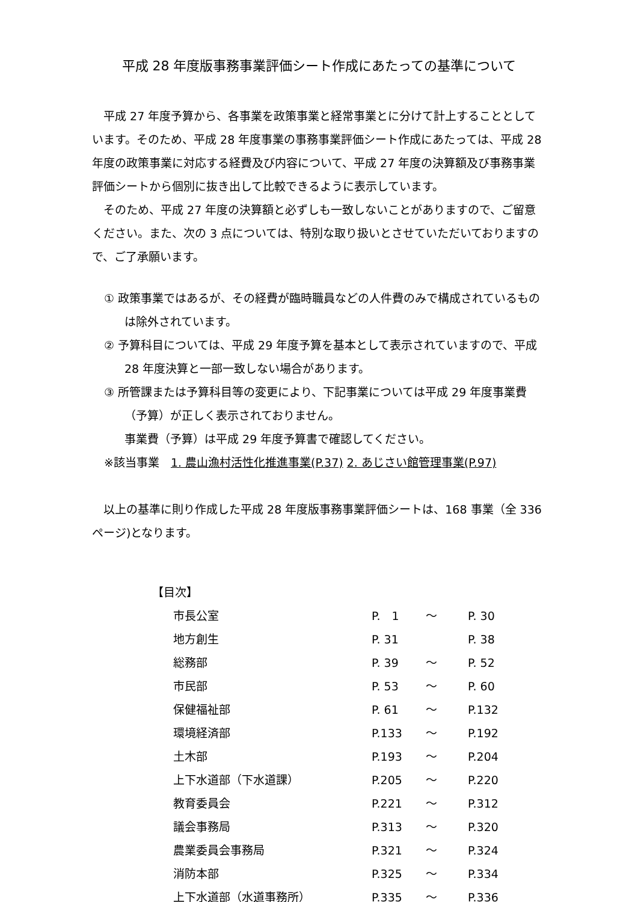平成 28 年度版事務事業評価シート作成にあたっての基準について
平成 27 年度予算から、各事業を政策事業と経常事業とに分けて計上することとしています。そのため、平成 28 年度事業の事務事業評価シート作成にあたっては、平成 28 年度の政策事業に対応する経費及び内容について、平成 27 年度の決算額及び事務事業評価シートから個別に抜き出して比較できるように表示しています。
そのため、平成 27 年度の決算額と必ずしも一致しないことがありますので、ご留意ください。また、次の 3 点については、特別な取り扱いとさせていただいておりますので、ご了承願います。
① 政策事業ではあるが、その経費が臨時職員などの人件費のみで構成されているものは除外されています。
② 予算科目については、平成 29 年度予算を基本として表示されていますので、平成 28 年度決算と一部一致しない場合があります。
③ 所管課または予算科目等の変更により、下記事業については平成 29 年度事業費（予算）が正しく表示されておりません。
事業費（予算）は平成 29 年度予算書で確認してください。
※該当事業　1. 農山漁村活性化推進事業(P.37) 2. あじさい館管理事業(P.97)
以上の基準に則り作成した平成 28 年度版事務事業評価シートは、168 事業（全 336 ページ)となります。
【目次】
| 市長公室 | P. 1 | ～ | P. 30 |
| 地方創生 | P. 31 | | P. 38 |
| 総務部 | P. 39 | ～ | P. 52 |
| 市民部 | P. 53 | ～ | P. 60 |
| 保健福祉部 | P. 61 | ～ | P.132 |
| 環境経済部 | P.133 | ～ | P.192 |
| 土木部 | P.193 | ～ | P.204 |
| 上下水道部（下水道課） | P.205 | ～ | P.220 |
| 教育委員会 | P.221 | ～ | P.312 |
| 議会事務局 | P.313 | ～ | P.320 |
| 農業委員会事務局 | P.321 | ～ | P.324 |
| 消防本部 | P.325 | ～ | P.334 |
| 上下水道部（水道事務所） | P.335 | ～ | P.336 |